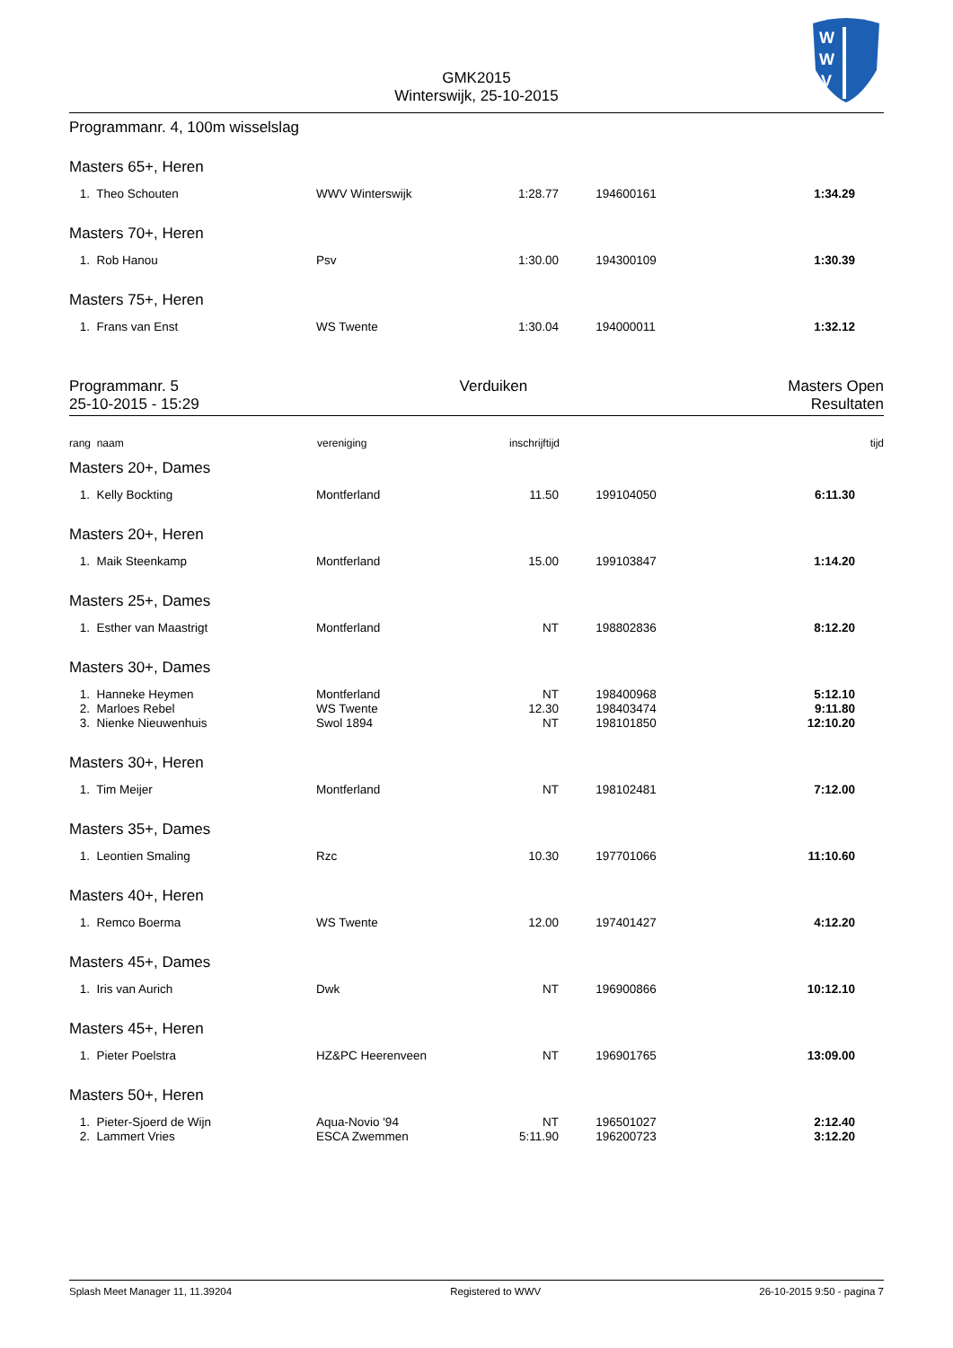W
W
V
GMK2015
Winterswijk, 25-10-2015
Programmanr. 4, 100m wisselslag
Masters 65+, Heren
| 1. | Theo Schouten | WWV Winterswijk | 1:28.77 | 194600161 | 1:34.29 |
Masters 70+, Heren
| 1. | Rob Hanou | Psv | 1:30.00 | 194300109 | 1:30.39 |
Masters 75+, Heren
| 1. | Frans van Enst | WS Twente | 1:30.04 | 194000011 | 1:32.12 |
Programmanr. 5
25-10-2015 - 15:29
Verduiken Masters Open
Resultaten
| rang | naam | vereniging | inschrijftijd | | tijd |
Masters 20+, Dames
| 1. | Kelly Bockting | Montferland | 11.50 | 199104050 | 6:11.30 |
Masters 20+, Heren
| 1. | Maik Steenkamp | Montferland | 15.00 | 199103847 | 1:14.20 |
Masters 25+, Dames
| 1. | Esther van Maastrigt | Montferland | NT | 198802836 | 8:12.20 |
Masters 30+, Dames
| 1. | Hanneke Heymen | Montferland | NT | 198400968 | 5:12.10 |
| 2. | Marloes Rebel | WS Twente | 12.30 | 198403474 | 9:11.80 |
| 3. | Nienke Nieuwenhuis | Swol 1894 | NT | 198101850 | 12:10.20 |
Masters 30+, Heren
| 1. | Tim Meijer | Montferland | NT | 198102481 | 7:12.00 |
Masters 35+, Dames
| 1. | Leontien Smaling | Rzc | 10.30 | 197701066 | 11:10.60 |
Masters 40+, Heren
| 1. | Remco Boerma | WS Twente | 12.00 | 197401427 | 4:12.20 |
Masters 45+, Dames
| 1. | Iris van Aurich | Dwk | NT | 196900866 | 10:12.10 |
Masters 45+, Heren
| 1. | Pieter Poelstra | HZ&PC Heerenveen | NT | 196901765 | 13:09.00 |
Masters 50+, Heren
| 1. | Pieter-Sjoerd de Wijn | Aqua-Novio '94 | NT | 196501027 | 2:12.40 |
| 2. | Lammert Vries | ESCA Zwemmen | 5:11.90 | 196200723 | 3:12.20 |
Splash Meet Manager 11, 11.39204 Registered to WWV 26-10-2015 9:50 - pagina 7